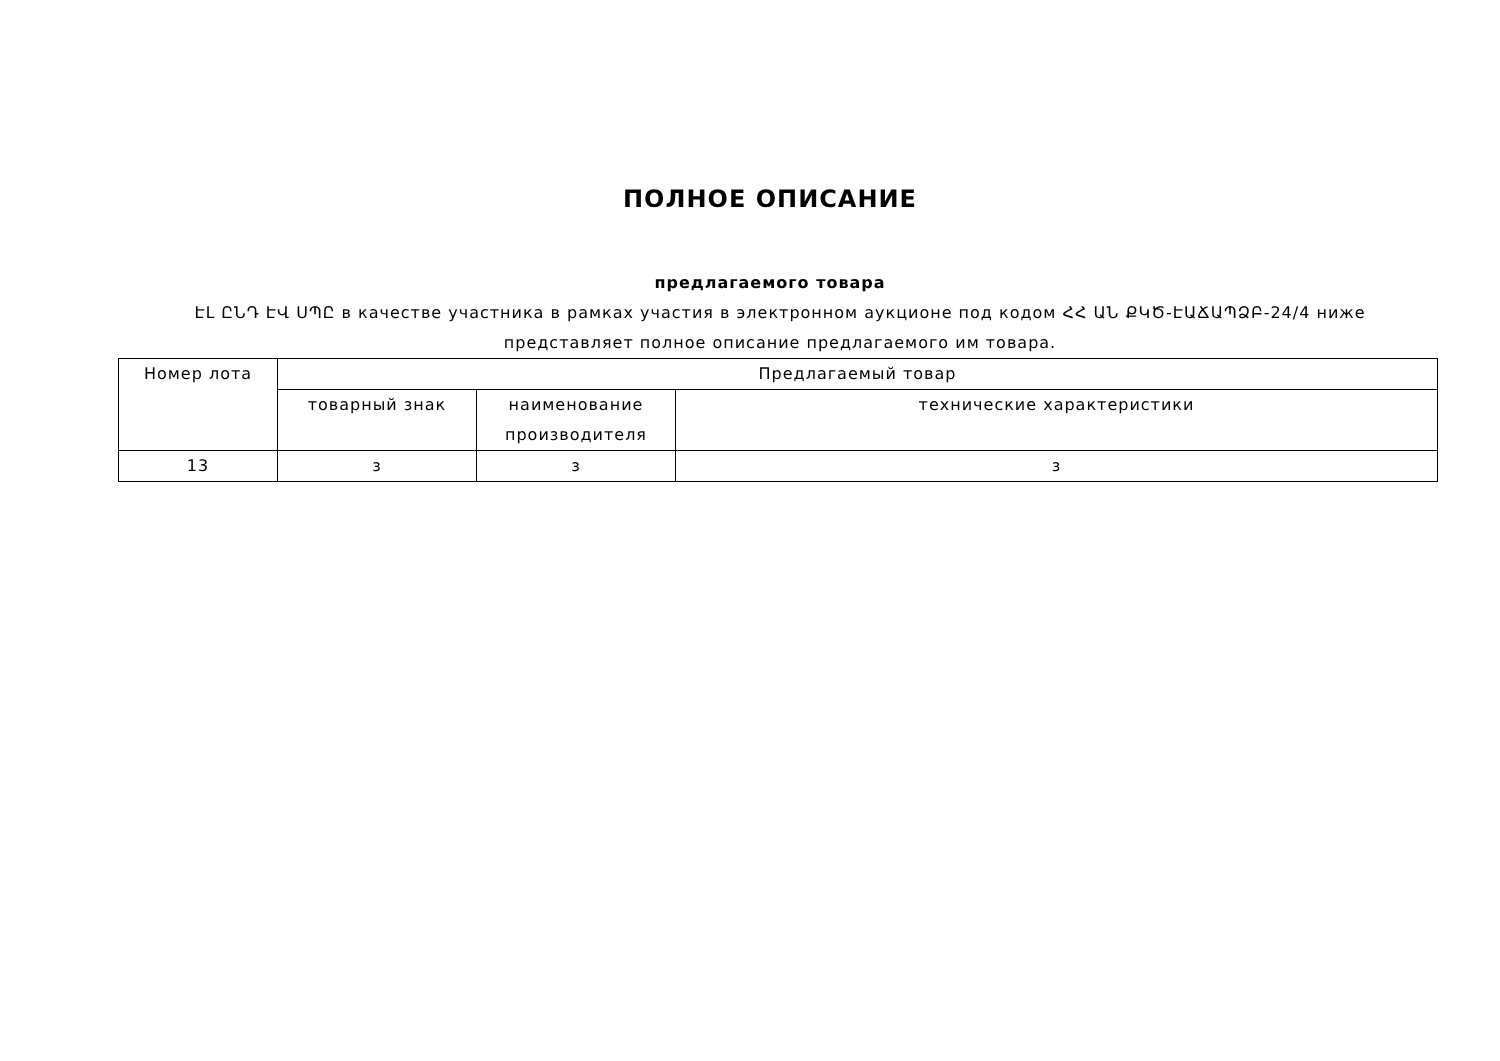ПОЛНОЕ ОПИСАНИЕ
предлагаемого товара
ԷԼ ԸՆԴ ԷՎ ՍՊԸ в качестве участника в рамках участия в электронном аукционе под кодом ՀՀ ԱՆ ՔԿԾ-ԷԱՃԱՊՁԲ-24/4 ниже представляет полное описание предлагаемого им товара.
| Номер лота | Предлагаемый товар | | |
| --- | --- | --- | --- |
| | товарный знак | наименование производителя | технические характеристики |
| 13 | з | з | з |